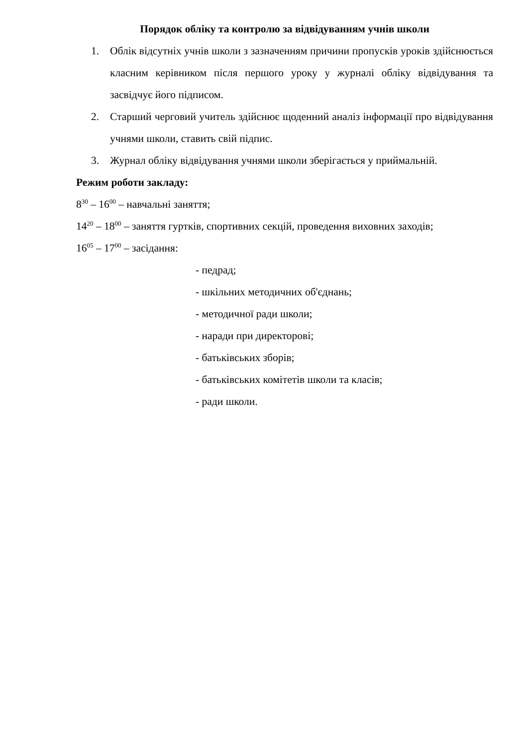Порядок обліку та контролю за відвідуванням учнів школи
1. Облік відсутніх учнів школи з зазначенням причини пропусків уроків здійснюється класним керівником після першого уроку у журналі обліку відвідування та засвідчує його підписом.
2. Старший черговий учитель здійснює щоденний аналіз інформації про відвідування учнями школи, ставить свій підпис.
3. Журнал обліку відвідування учнями школи зберігається у приймальній.
Режим роботи закладу:
8<sup>30</sup> – 16<sup>00</sup> – навчальні заняття;
14<sup>20</sup> – 18<sup>00</sup> – заняття гуртків, спортивних секцій, проведення виховних заходів;
16<sup>05</sup> – 17<sup>00</sup> – засідання:
- педрад;
- шкільних методичних об'єднань;
- методичної ради школи;
- наради при директорові;
- батьківських зборів;
- батьківських комітетів школи та класів;
- ради школи.